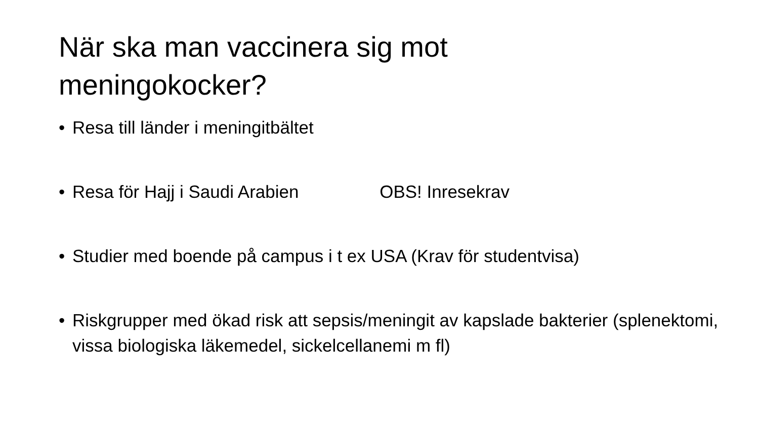När ska man vaccinera sig mot
meningokocker?
• Resa till länder i meningitbältet
• Resa för Hajj i Saudi Arabien OBS! Inresekrav
• Studier med boende på campus i t ex USA (Krav för studentvisa)
• Riskgrupper med ökad risk att sepsis/meningit av kapslade bakterier (splenektomi, vissa biologiska läkemedel, sickelcellanemi m fl)